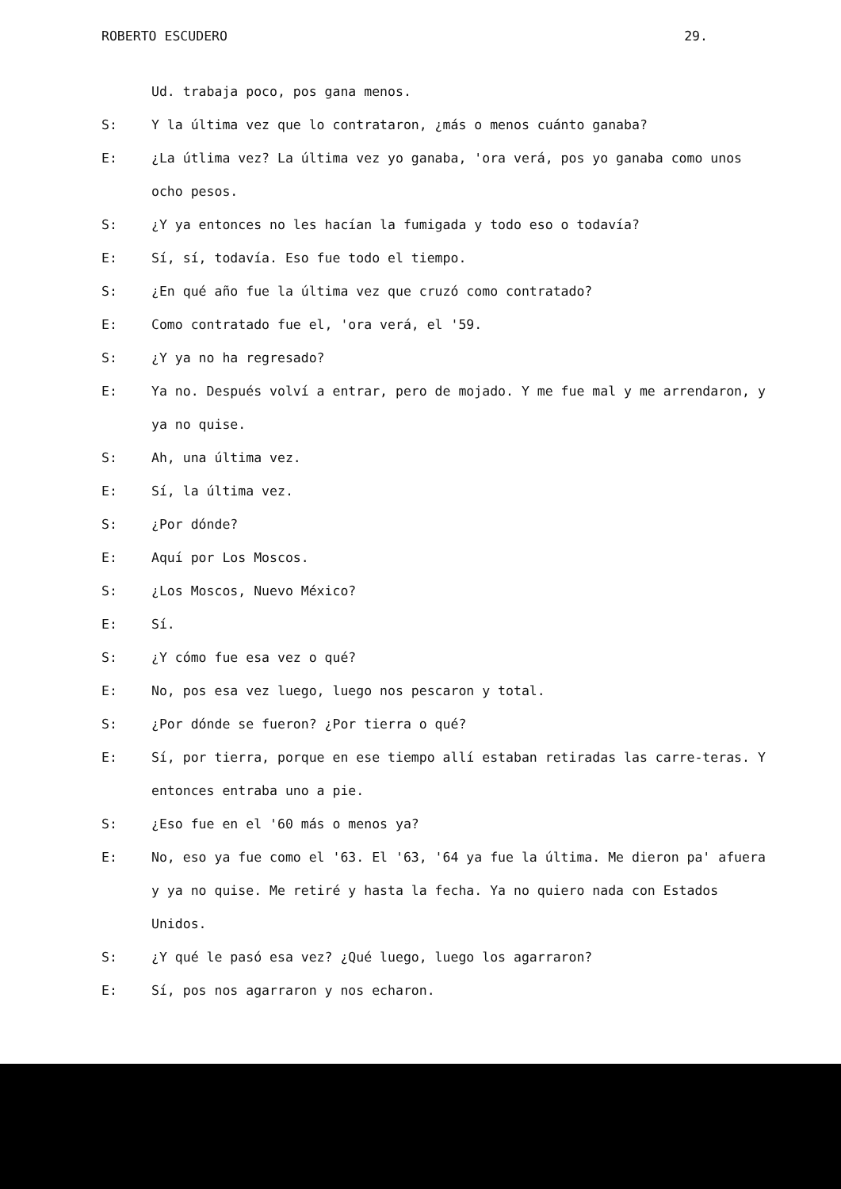ROBERTO ESCUDERO 29.
Ud. trabaja poco, pos gana menos.
S: Y la última vez que lo contrataron, ¿más o menos cuánto ganaba?
E: ¿La útlima vez? La última vez yo ganaba, 'ora verá, pos yo ganaba como unos ocho pesos.
S: ¿Y ya entonces no les hacían la fumigada y todo eso o todavía?
E: Sí, sí, todavía. Eso fue todo el tiempo.
S: ¿En qué año fue la última vez que cruzó como contratado?
E: Como contratado fue el, 'ora verá, el '59.
S: ¿Y ya no ha regresado?
E: Ya no. Después volví a entrar, pero de mojado. Y me fue mal y me arrendaron, y ya no quise.
S: Ah, una última vez.
E: Sí, la última vez.
S: ¿Por dónde?
E: Aquí por Los Moscos.
S: ¿Los Moscos, Nuevo México?
E: Sí.
S: ¿Y cómo fue esa vez o qué?
E: No, pos esa vez luego, luego nos pescaron y total.
S: ¿Por dónde se fueron? ¿Por tierra o qué?
E: Sí, por tierra, porque en ese tiempo allí estaban retiradas las carre-teras. Y entonces entraba uno a pie.
S: ¿Eso fue en el '60 más o menos ya?
E: No, eso ya fue como el '63. El '63, '64 ya fue la última. Me dieron pa' afuera y ya no quise. Me retiré y hasta la fecha. Ya no quiero nada con Estados Unidos.
S: ¿Y qué le pasó esa vez? ¿Qué luego, luego los agarraron?
E: Sí, pos nos agarraron y nos echaron.